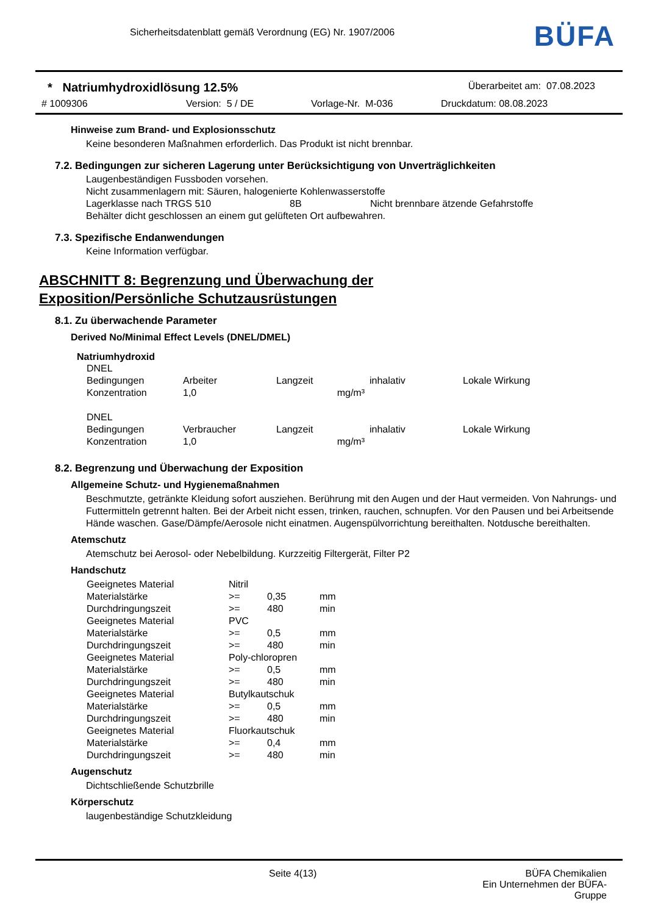Sicherheitsdatenblatt gemäß Verordnung (EG) Nr. 1907/2006
BÜFA
* Natriumhydroxidlösung 12.5% Überarbeitet am: 07.08.2023
# 1009306 Version: 5 / DE Vorlage-Nr. M-036 Druckdatum: 08.08.2023
Hinweise zum Brand- und Explosionsschutz
Keine besonderen Maßnahmen erforderlich. Das Produkt ist nicht brennbar.
7.2. Bedingungen zur sicheren Lagerung unter Berücksichtigung von Unverträglichkeiten
Laugenbeständigen Fussboden vorsehen.
Nicht zusammenlagern mit: Säuren, halogenierte Kohlenwasserstoffe
Lagerklasse nach TRGS 510 8B Nicht brennbare ätzende Gefahrstoffe
Behälter dicht geschlossen an einem gut gelüfteten Ort aufbewahren.
7.3. Spezifische Endanwendungen
Keine Information verfügbar.
ABSCHNITT 8: Begrenzung und Überwachung der
Exposition/Persönliche Schutzausrüstungen
8.1. Zu überwachende Parameter
Derived No/Minimal Effect Levels (DNEL/DMEL)
Natriumhydroxid
| DNEL | | | | |
| Bedingungen | Arbeiter | Langzeit | inhalativ | Lokale Wirkung |
| Konzentration | 1,0 | mg/m³ | | |
| DNEL | | | | |
| Bedingungen | Verbraucher | Langzeit | inhalativ | Lokale Wirkung |
| Konzentration | 1,0 | mg/m³ | | |
8.2. Begrenzung und Überwachung der Exposition
Allgemeine Schutz- und Hygienemaßnahmen
Beschmutzte, getränkte Kleidung sofort ausziehen. Berührung mit den Augen und der Haut vermeiden. Von Nahrungs- und Futtermitteln getrennt halten. Bei der Arbeit nicht essen, trinken, rauchen, schnupfen. Vor den Pausen und bei Arbeitsende Hände waschen. Gase/Dämpfe/Aerosole nicht einatmen. Augenspülvorrichtung bereithalten. Notdusche bereithalten.
Atemschutz
Atemschutz bei Aerosol- oder Nebelbildung. Kurzzeitig Filtergerät, Filter P2
Handschutz
| Geeignetes Material | Nitril | | |
| Materialstärke | >= | 0,35 | mm |
| Durchdringungszeit | >= | 480 | min |
| Geeignetes Material | PVC | | |
| Materialstärke | >= | 0,5 | mm |
| Durchdringungszeit | >= | 480 | min |
| Geeignetes Material | Poly-chloropren | | |
| Materialstärke | >= | 0,5 | mm |
| Durchdringungszeit | >= | 480 | min |
| Geeignetes Material | Butylkautschuk | | |
| Materialstärke | >= | 0,5 | mm |
| Durchdringungszeit | >= | 480 | min |
| Geeignetes Material | Fluorkautschuk | | |
| Materialstärke | >= | 0,4 | mm |
| Durchdringungszeit | >= | 480 | min |
Augenschutz
Dichtschließende Schutzbrille
Körperschutz
laugenbeständige Schutzkleidung
Seite 4(13) BÜFA Chemikalien
Ein Unternehmen der BÜFA-Gruppe